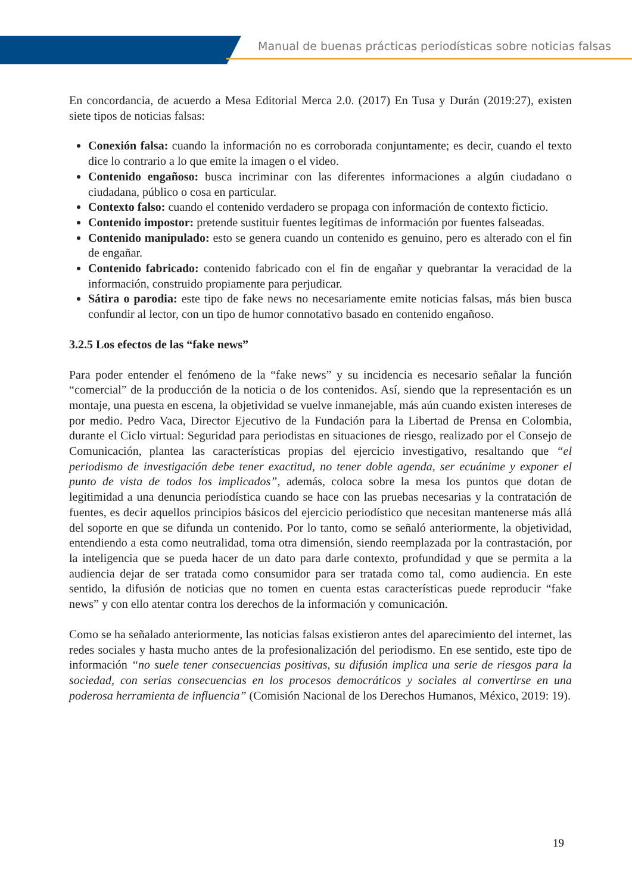Manual de buenas prácticas periodísticas sobre noticias falsas
En concordancia, de acuerdo a Mesa Editorial Merca 2.0. (2017) En Tusa y Durán (2019:27), existen siete tipos de noticias falsas:
Conexión falsa: cuando la información no es corroborada conjuntamente; es decir, cuando el texto dice lo contrario a lo que emite la imagen o el video.
Contenido engañoso: busca incriminar con las diferentes informaciones a algún ciudadano o ciudadana, público o cosa en particular.
Contexto falso: cuando el contenido verdadero se propaga con información de contexto ficticio.
Contenido impostor: pretende sustituir fuentes legítimas de información por fuentes falseadas.
Contenido manipulado: esto se genera cuando un contenido es genuino, pero es alterado con el fin de engañar.
Contenido fabricado: contenido fabricado con el fin de engañar y quebrantar la veracidad de la información, construido propiamente para perjudicar.
Sátira o parodia: este tipo de fake news no necesariamente emite noticias falsas, más bien busca confundir al lector, con un tipo de humor connotativo basado en contenido engañoso.
3.2.5 Los efectos de las “fake news”
Para poder entender el fenómeno de la “fake news” y su incidencia es necesario señalar la función “comercial” de la producción de la noticia o de los contenidos. Así, siendo que la representación es un montaje, una puesta en escena, la objetividad se vuelve inmanejable, más aún cuando existen intereses de por medio. Pedro Vaca, Director Ejecutivo de la Fundación para la Libertad de Prensa en Colombia, durante el Ciclo virtual: Seguridad para periodistas en situaciones de riesgo, realizado por el Consejo de Comunicación, plantea las características propias del ejercicio investigativo, resaltando que “el periodismo de investigación debe tener exactitud, no tener doble agenda, ser ecuánime y exponer el punto de vista de todos los implicados”, además, coloca sobre la mesa los puntos que dotan de legitimidad a una denuncia periodística cuando se hace con las pruebas necesarias y la contratación de fuentes, es decir aquellos principios básicos del ejercicio periodístico que necesitan mantenerse más allá del soporte en que se difunda un contenido. Por lo tanto, como se señaló anteriormente, la objetividad, entendiendo a esta como neutralidad, toma otra dimensión, siendo reemplazada por la contrastación, por la inteligencia que se pueda hacer de un dato para darle contexto, profundidad y que se permita a la audiencia dejar de ser tratada como consumidor para ser tratada como tal, como audiencia. En este sentido, la difusión de noticias que no tomen en cuenta estas características puede reproducir “fake news” y con ello atentar contra los derechos de la información y comunicación.
Como se ha señalado anteriormente, las noticias falsas existieron antes del aparecimiento del internet, las redes sociales y hasta mucho antes de la profesionalización del periodismo. En ese sentido, este tipo de información “no suele tener consecuencias positivas, su difusión implica una serie de riesgos para la sociedad, con serias consecuencias en los procesos democráticos y sociales al convertirse en una poderosa herramienta de influencia” (Comisión Nacional de los Derechos Humanos, México, 2019: 19).
19